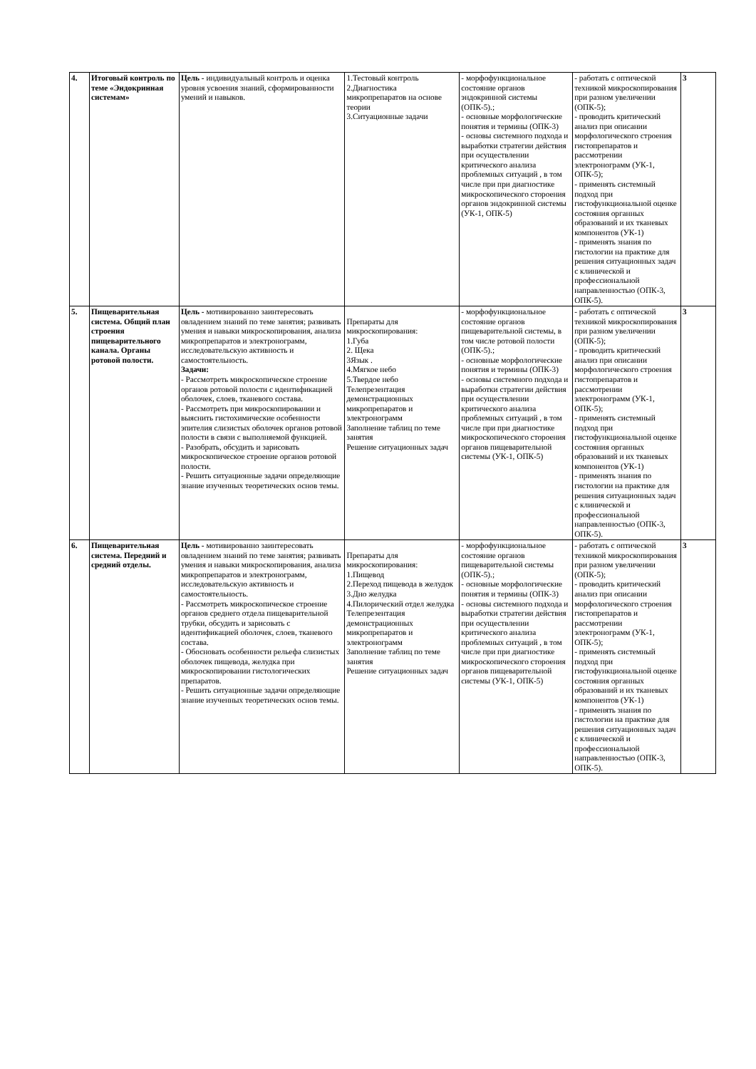| 4. | Итоговый контроль по теме «Эндокринная системам» | Цель - индивидуальный контроль и оценка уровня усвоения знаний, сформированности умений и навыков. | 1.Тестовый контроль 2.Диагностика микропрепаратов на основе теории 3.Ситуационные задачи | - морфофункциональное состояние органов эндокринной системы (ОПК-5).; - основные морфологические понятия и термины (ОПК-3) - основы системного подхода и выработки стратегии действия при осуществлении критического анализа проблемных ситуаций , в том числе при при диагностике микроскопического стороения органов эндокринной системы (УК-1, ОПК-5) | - работать с оптической техникой микроскопирования при разном увеличении (ОПК-5); - проводить критический анализ при описании морфологического строения гистопрепаратов и рассмотрении электронограмм (УК-1, ОПК-5); - применять системный подход при гистофункциональной оценке состояния органных образований и их тканевых компонентов (УК-1) - применять знания по гистологии на практике для решения ситуационных задач с клинической и профессиональной направленностью (ОПК-3, ОПК-5). | 3 |
| 5. | Пищеварительная система. Общий план строения пищеварительного канала. Органы ротовой полости. | Цель - мотивированно заинтересовать овладением знаний по теме занятия; развивать умения и навыки микроскопирования, анализа микропрепаратов и электронограмм, исследовательскую активность и самостоятельность. Задачи: - Рассмотреть микроскопическое строение органов ротовой полости с идентификацией оболочек, слоев, тканевого состава. - Рассмотреть при микроскопировании и выяснить гистохимические особенности эпителия слизистых оболочек органов ротовой полости в связи с выполняемой функцией. - Разобрать, обсудить и зарисовать микроскопическое строение органов ротовой полости. - Решить ситуационные задачи определяющие знание изученных теоретических основ темы. | Препараты для микроскопирования: 1.Губа 2. Щека 3Язык . 4.Мягкое небо 5.Твердое небо Телепрезентация демонстрационных микропрепаратов и электронограмм Заполнение таблиц по теме занятия Решение ситуационных задач | - морфофункциональное состояние органов пищеварительной системы, в том числе ротовой полости (ОПК-5).; - основные морфологические понятия и термины (ОПК-3) - основы системного подхода и выработки стратегии действия при осуществлении критического анализа проблемных ситуаций , в том числе при при диагностике микроскопического стороения органов пищеварительной системы (УК-1, ОПК-5) | - работать с оптической техникой микроскопирования при разном увеличении (ОПК-5); - проводить критический анализ при описании морфологического строения гистопрепаратов и рассмотрении электронограмм (УК-1, ОПК-5); - применять системный подход при гистофункциональной оценке состояния органных образований и их тканевых компонентов (УК-1) - применять знания по гистологии на практике для решения ситуационных задач с клинической и профессиональной направленностью (ОПК-3, ОПК-5). | 3 |
| 6. | Пищеварительная система. Передний и средний отделы. | Цель - мотивированно заинтересовать овладением знаний по теме занятия; развивать умения и навыки микроскопирования, анализа микропрепаратов и электронограмм, исследовательскую активность и самостоятельность. - Рассмотреть микроскопическое строение органов среднего отдела пищеварительной трубки, обсудить и зарисовать с идентификацией оболочек, слоев, тканевого состава. - Обосновать особенности рельефа слизистых оболочек пищевода, желудка при микроскопировании гистологических препаратов. - Решить ситуационные задачи определяющие знание изученных теоретических основ темы. | Препараты для микроскопирования: 1.Пищевод 2.Переход пищевода в желудок 3.Дно желудка 4.Пилорический отдел желудка Телепрезентация демонстрационных микропрепаратов и электронограмм Заполнение таблиц по теме занятия Решение ситуационных задач | - морфофункциональное состояние органов пищеварительной системы (ОПК-5).; - основные морфологические понятия и термины (ОПК-3) - основы системного подхода и выработки стратегии действия при осуществлении критического анализа проблемных ситуаций , в том числе при при диагностике микроскопического стороения органов пищеварительной системы (УК-1, ОПК-5) | - работать с оптической техникой микроскопирования при разном увеличении (ОПК-5); - проводить критический анализ при описании морфологического строения гистопрепаратов и рассмотрении электронограмм (УК-1, ОПК-5); - применять системный подход при гистофункциональной оценке состояния органных образований и их тканевых компонентов (УК-1) - применять знания по гистологии на практике для решения ситуационных задач с клинической и профессиональной направленностью (ОПК-3, ОПК-5). | 3 |